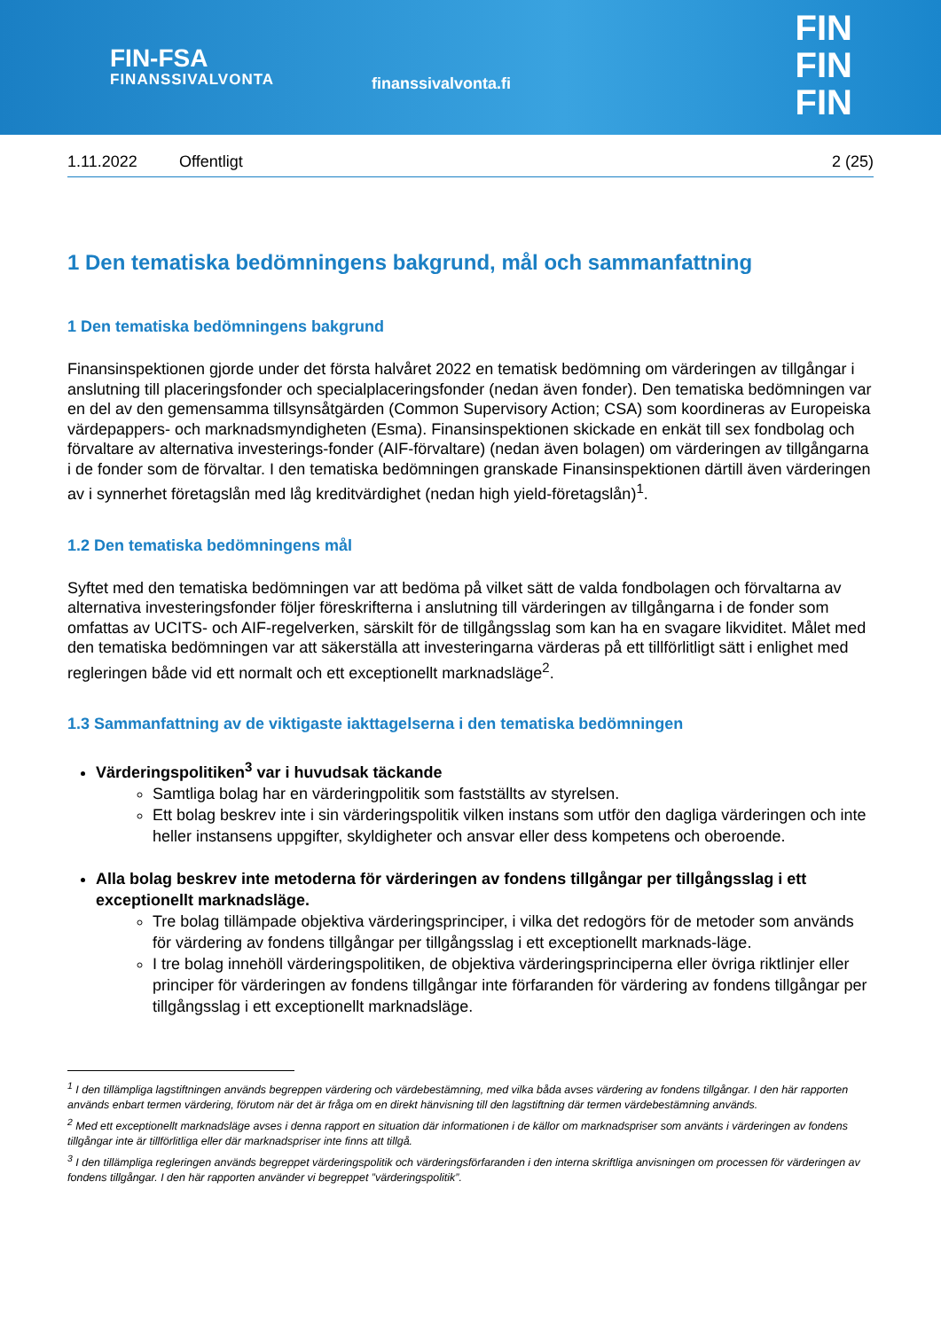FIN-FSA
FINANSSIVALVONTA
finanssivalvonta.fi
FIN
FIN
FIN
1.11.2022 Offentligt 2 (25)
1 Den tematiska bedömningens bakgrund, mål och sammanfattning
1 Den tematiska bedömningens bakgrund
Finansinspektionen gjorde under det första halvåret 2022 en tematisk bedömning om värderingen av tillgångar i anslutning till placeringsfonder och specialplaceringsfonder (nedan även fonder). Den tematiska bedömningen var en del av den gemensamma tillsynsåtgärden (Common Supervisory Action; CSA) som koordineras av Europeiska värdepappers- och marknadsmyndigheten (Esma). Finansinspektionen skickade en enkät till sex fondbolag och förvaltare av alternativa investerings-fonder (AIF-förvaltare) (nedan även bolagen) om värderingen av tillgångarna i de fonder som de förvaltar. I den tematiska bedömningen granskade Finansinspektionen därtill även värderingen av i synnerhet företagslån med låg kreditvärdighet (nedan high yield-företagslån)<sup>1</sup>.
1.2 Den tematiska bedömningens mål
Syftet med den tematiska bedömningen var att bedöma på vilket sätt de valda fondbolagen och förvaltarna av alternativa investeringsfonder följer föreskrifterna i anslutning till värderingen av tillgångarna i de fonder som omfattas av UCITS- och AIF-regelverken, särskilt för de tillgångsslag som kan ha en svagare likviditet. Målet med den tematiska bedömningen var att säkerställa att investeringarna värderas på ett tillförlitligt sätt i enlighet med regleringen både vid ett normalt och ett exceptionellt marknadsläge<sup>2</sup>.
1.3 Sammanfattning av de viktigaste iakttagelserna i den tematiska bedömningen
Värderingspolitiken<sup>3</sup> var i huvudsak täckande
Samtliga bolag har en värderingpolitik som fastställts av styrelsen.
Ett bolag beskrev inte i sin värderingspolitik vilken instans som utför den dagliga värderingen och inte heller instansens uppgifter, skyldigheter och ansvar eller dess kompetens och oberoende.
Alla bolag beskrev inte metoderna för värderingen av fondens tillgångar per tillgångsslag i ett exceptionellt marknadsläge.
Tre bolag tillämpade objektiva värderingsprinciper, i vilka det redogörs för de metoder som används för värdering av fondens tillgångar per tillgångsslag i ett exceptionellt marknads-läge.
I tre bolag innehöll värderingspolitiken, de objektiva värderingsprinciperna eller övriga riktlinjer eller principer för värderingen av fondens tillgångar inte förfaranden för värdering av fondens tillgångar per tillgångsslag i ett exceptionellt marknadsläge.
<sup>1</sup> I den tillämpliga lagstiftningen används begreppen värdering och värdebestämning, med vilka båda avses värdering av fondens tillgångar. I den här rapporten används enbart termen värdering, förutom när det är fråga om en direkt hänvisning till den lagstiftning där termen värdebestämning används.
<sup>2</sup> Med ett exceptionellt marknadsläge avses i denna rapport en situation där informationen i de källor om marknadspriser som använts i värderingen av fondens tillgångar inte är tillförlitliga eller där marknadspriser inte finns att tillgå.
<sup>3</sup> I den tillämpliga regleringen används begreppet värderingspolitik och värderingsförfaranden i den interna skriftliga anvisningen om processen för värderingen av fondens tillgångar. I den här rapporten använder vi begreppet ”värderingspolitik”.